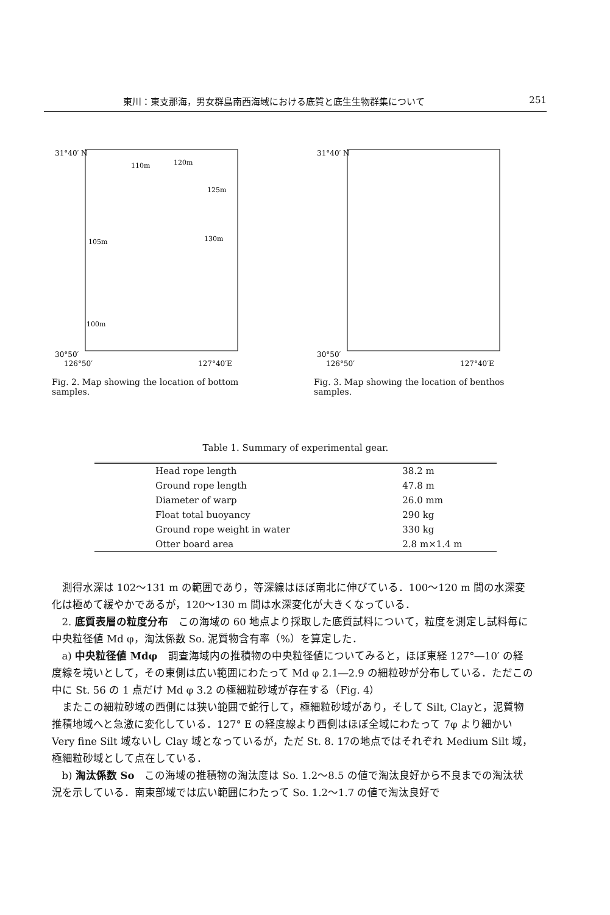東川：東支那海，男女群島南西海域における底質と底生生物群集について 251
31°40′ N
30°50′
126°50′
127°40′E
110m
120m
125m
130m
105m
100m
Fig. 2. Map showing the location of bottom samples.
31°40′ N
30°50′
126°50′
127°40′E
Fig. 3. Map showing the location of benthos samples.
Table 1. Summary of experimental gear.
| Head rope length | 38.2 m |
| Ground rope length | 47.8 m |
| Diameter of warp | 26.0 mm |
| Float total buoyancy | 290 kg |
| Ground rope weight in water | 330 kg |
| Otter board area | 2.8 m×1.4 m |
測得水深は 102〜131 m の範囲であり，等深線はほぼ南北に伸びている．100〜120 m 間の水深変化は極めて緩やかであるが，120〜130 m 間は水深変化が大きくなっている．
2. 底質表層の粒度分布　この海域の 60 地点より採取した底質試料について，粒度を測定し試料毎に中央粒径値 Md φ，淘汰係数 So. 泥質物含有率（%）を算定した．
a) 中央粒径値 Mdφ　調査海域内の推積物の中央粒径値についてみると，ほぼ東経 127°―10′ の経度線を境いとして，その東側は広い範囲にわたって Md φ 2.1―2.9 の細粒砂が分布している．ただこの中に St. 56 の 1 点だけ Md φ 3.2 の極細粒砂域が存在する（Fig. 4）
またこの細粒砂域の西側には狭い範囲で蛇行して，極細粒砂域があり，そして Silt, Clayと，泥質物推積地域へと急激に変化している．127° E の経度線より西側はほぼ全域にわたって 7φ より細かい Very fine Silt 域ないし Clay 域となっているが，ただ St. 8. 17の地点ではそれぞれ Medium Silt 域，極細粒砂域として点在している．
b) 淘汰係数 So　この海域の推積物の淘汰度は So. 1.2〜8.5 の値で淘汰良好から不良までの淘汰状況を示している．南東部域では広い範囲にわたって So. 1.2〜1.7 の値で淘汰良好で